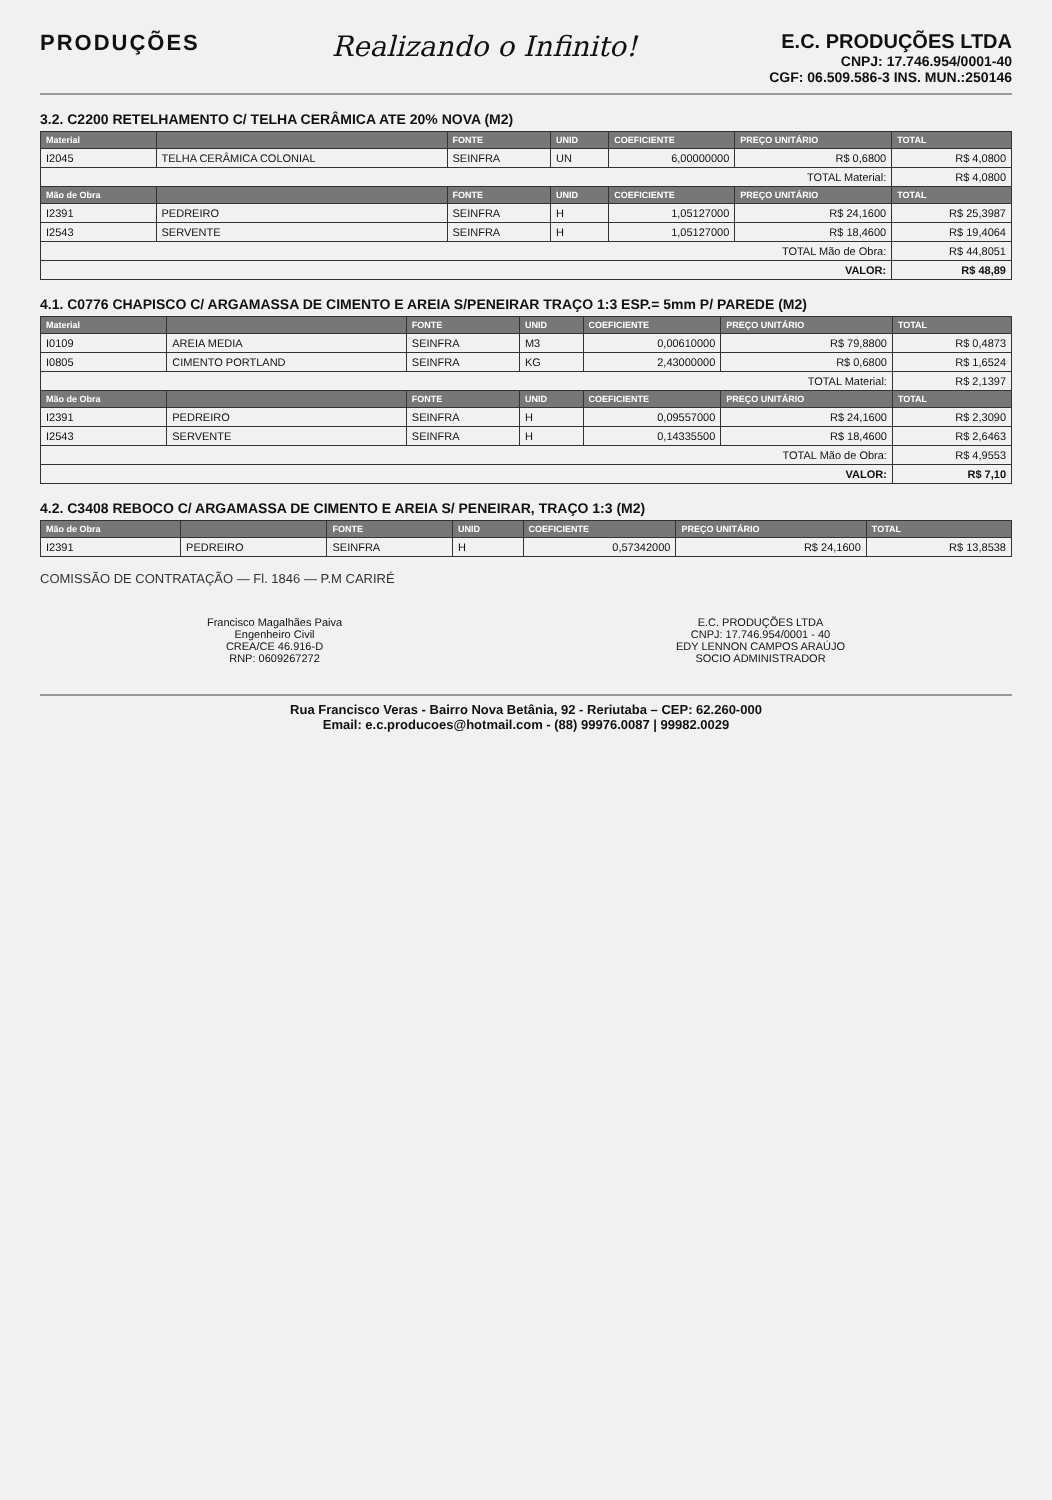PRODUÇÕES
Realizando o Infinito!
E.C. PRODUÇÕES LTDA
CNPJ: 17.746.954/0001-40
CGF: 06.509.586-3 INS. MUN.:250146
3.2. C2200 RETELHAMENTO C/ TELHA CERÂMICA ATE 20% NOVA (M2)
| Material | | FONTE | UNID | COEFICIENTE | PREÇO UNITÁRIO | TOTAL |
| --- | --- | --- | --- | --- | --- | --- |
| I2045 | TELHA CERÂMICA COLONIAL | SEINFRA | UN | 6,00000000 | R$ 0,6800 | R$ 4,0800 |
| TOTAL Material: | | | | | | R$ 4,0800 |
| Mão de Obra | | FONTE | UNID | COEFICIENTE | PREÇO UNITÁRIO | TOTAL |
| I2391 | PEDREIRO | SEINFRA | H | 1,05127000 | R$ 24,1600 | R$ 25,3987 |
| I2543 | SERVENTE | SEINFRA | H | 1,05127000 | R$ 18,4600 | R$ 19,4064 |
| TOTAL Mão de Obra: | | | | | | R$ 44,8051 |
| VALOR: | | | | | | R$ 48,89 |
4.1. C0776 CHAPISCO C/ ARGAMASSA DE CIMENTO E AREIA S/PENEIRAR TRAÇO 1:3 ESP.= 5mm P/ PAREDE (M2)
| Material | | FONTE | UNID | COEFICIENTE | PREÇO UNITÁRIO | TOTAL |
| --- | --- | --- | --- | --- | --- | --- |
| I0109 | AREIA MEDIA | SEINFRA | M3 | 0,00610000 | R$ 79,8800 | R$ 0,4873 |
| I0805 | CIMENTO PORTLAND | SEINFRA | KG | 2,43000000 | R$ 0,6800 | R$ 1,6524 |
| TOTAL Material: | | | | | | R$ 2,1397 |
| Mão de Obra | | FONTE | UNID | COEFICIENTE | PREÇO UNITÁRIO | TOTAL |
| I2391 | PEDREIRO | SEINFRA | H | 0,09557000 | R$ 24,1600 | R$ 2,3090 |
| I2543 | SERVENTE | SEINFRA | H | 0,14335500 | R$ 18,4600 | R$ 2,6463 |
| TOTAL Mão de Obra: | | | | | | R$ 4,9553 |
| VALOR: | | | | | | R$ 7,10 |
4.2. C3408 REBOCO C/ ARGAMASSA DE CIMENTO E AREIA S/ PENEIRAR, TRAÇO 1:3 (M2)
| Mão de Obra | | FONTE | UNID | COEFICIENTE | PREÇO UNITÁRIO | TOTAL |
| --- | --- | --- | --- | --- | --- | --- |
| I2391 | PEDREIRO | SEINFRA | H | 0,57342000 | R$ 24,1600 | R$ 13,8538 |
COMISSÃO DE CONTRATAÇÃO — Fl. 1846 — P.M CARIRÉ
Francisco Magalhães Paiva
Engenheiro Civil
CREA/CE 46.916-D
RNP: 0609267272
E.C. PRODUÇÕES LTDA
CNPJ: 17.746.954/0001 - 40
EDY LENNON CAMPOS ARAÚJO
SOCIO ADMINISTRADOR
Rua Francisco Veras - Bairro Nova Betânia, 92 - Reriutaba – CEP: 62.260-000
Email: e.c.producoes@hotmail.com - (88) 99976.0087 | 99982.0029